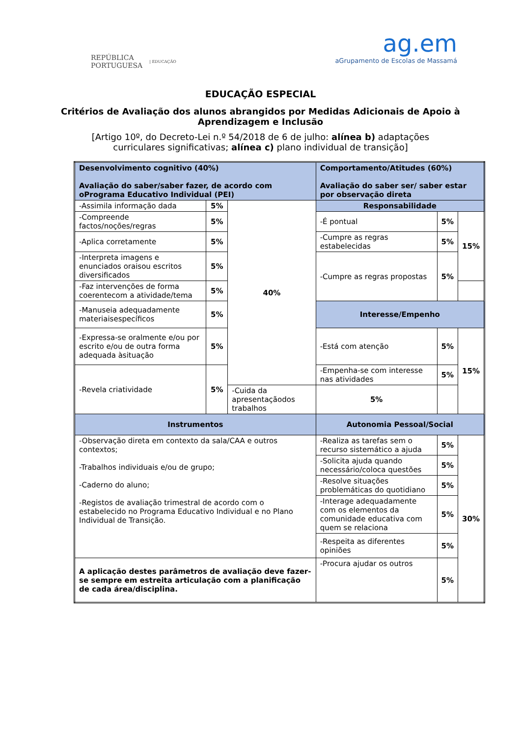REPÚBLICA
PORTUGUESA | EDUCAÇÃO
ag.em
aGrupamento de Escolas de Massamá
EDUCAÇÃO ESPECIAL
Critérios de Avaliação dos alunos abrangidos por Medidas Adicionais de Apoio à Aprendizagem e Inclusão
[Artigo 10º, do Decreto-Lei n.º 54/2018 de 6 de julho: alínea b) adaptações curriculares significativas; alínea c) plano individual de transição]
| Desenvolvimento cognitivo (40%) Avaliação do saber/saber fazer, de acordo com oPrograma Educativo Individual (PEI) | | | Comportamento/Atitudes (60%) Avaliação do saber ser/ saber estar por observação direta | | |
| -Assimila informação dada | 5% | 40% | Responsabilidade | | |
| -Compreende factos/noções/regras | 5% | | -É pontual | 5% | 15% |
| -Aplica corretamente | 5% | | -Cumpre as regras estabelecidas | 5% | |
| -Interpreta imagens e enunciados oraisou escritos diversificados | 5% | | -Cumpre as regras propostas | 5% | |
| -Faz intervenções de forma coerentecom a atividade/tema | 5% | | | | |
| -Manuseia adequadamente materiaisespecíficos | 5% | | Interesse/Empenho | | |
| -Expressa-se oralmente e/ou por escrito e/ou de outra forma adequada àsituação | 5% | | -Está com atenção | 5% | 15% |
| -Revela criatividade | 5% | | -Empenha-se com interesse nas atividades | 5% | |
| | | -Cuida da apresentaçãodos trabalhos | 5% | | |
| Instrumentos | | | Autonomia Pessoal/Social | | |
| -Observação direta em contexto da sala/CAA e outros contextos; -Trabalhos individuais e/ou de grupo; -Caderno do aluno; -Registos de avaliação trimestral de acordo com o estabelecido no Programa Educativo Individual e no Plano Individual de Transição. | | | -Realiza as tarefas sem o recurso sistemático a ajuda | 5% | 30% |
| | | | -Solicita ajuda quando necessário/coloca questões | 5% | |
| | | | -Resolve situações problemáticas do quotidiano | 5% | |
| | | | -Interage adequadamente com os elementos da comunidade educativa com quem se relaciona | 5% | |
| | | | -Respeita as diferentes opiniões | 5% | |
| A aplicação destes parâmetros de avaliação deve fazer-se sempre em estreita articulação com a planificação de cada área/disciplina. | | | -Procura ajudar os outros | 5% | |